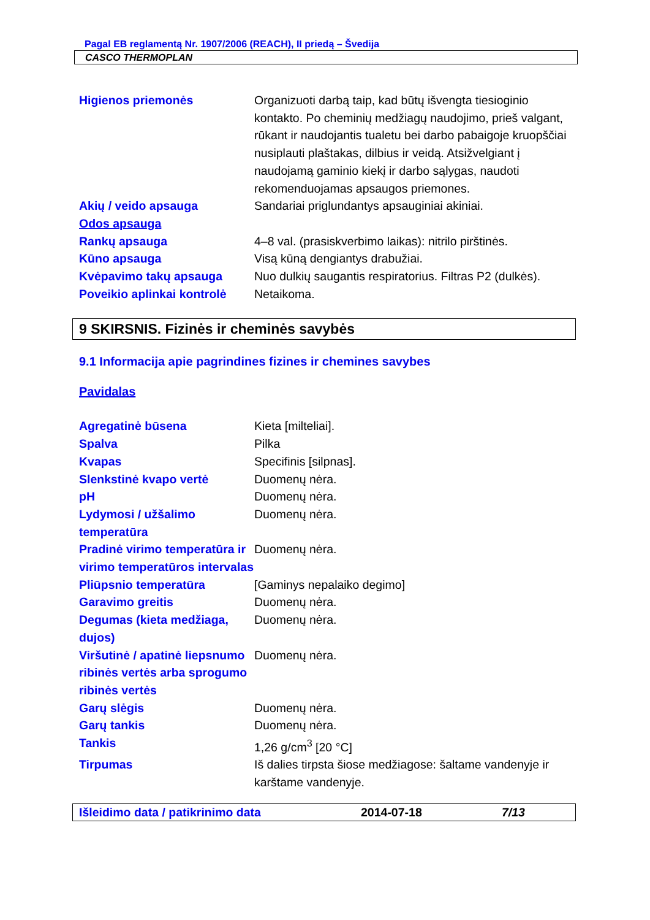Pagal EB reglamentą Nr. 1907/2006 (REACH), II priedą – Švedija
CASCO THERMOPLAN
Higienos priemonės Organizuoti darbą taip, kad būtų išvengta tiesioginio kontakto. Po cheminių medžiagų naudojimo, prieš valgant, rūkant ir naudojantis tualetu bei darbo pabaigoje kruopščiai nusiplauti plaštakas, dilbius ir veidą. Atsižvelgiant į naudojamą gaminio kiekį ir darbo sąlygas, naudoti rekomenduojamas apsaugos priemones.
Akių / veido apsauga Sandariai priglundantys apsauginiai akiniai.
Odos apsauga
Rankų apsauga 4–8 val. (prasiskverbimo laikas): nitrilo pirštinės.
Kūno apsauga Visą kūną dengiantys drabužiai.
Kvėpavimo takų apsauga Nuo dulkių saugantis respiratorius. Filtras P2 (dulkės).
Poveikio aplinkai kontrolė
Netaikoma.
9 SKIRSNIS. Fizinės ir cheminės savybės
9.1 Informacija apie pagrindines fizines ir chemines savybes
Pavidalas
Agregatinė būsena Kieta [milteliai].
Spalva Pilka
Kvapas Specifinis [silpnas].
Slenkstinė kvapo vertė Duomenų nėra.
pH Duomenų nėra.
Lydymosi / užšalimo temperatūra
Duomenų nėra.
Pradinė virimo temperatūra ir virimo temperatūros intervalas
Duomenų nėra.
Pliūpsnio temperatūra [Gaminys nepalaiko degimo]
Garavimo greitis Duomenų nėra.
Degumas (kieta medžiaga, dujos)
Duomenų nėra.
Viršutinė / apatinė liepsnumo ribinės vertės arba sprogumo ribinės vertės
Duomenų nėra.
Garų slėgis Duomenų nėra.
Garų tankis Duomenų nėra.
Tankis 1,26 g/cm<sup>3</sup> [20 °C]
Tirpumas Iš dalies tirpsta šiose medžiagose: šaltame vandenyje ir karštame vandenyje.
Išleidimo data / patikrinimo data 2014-07-18 7/13